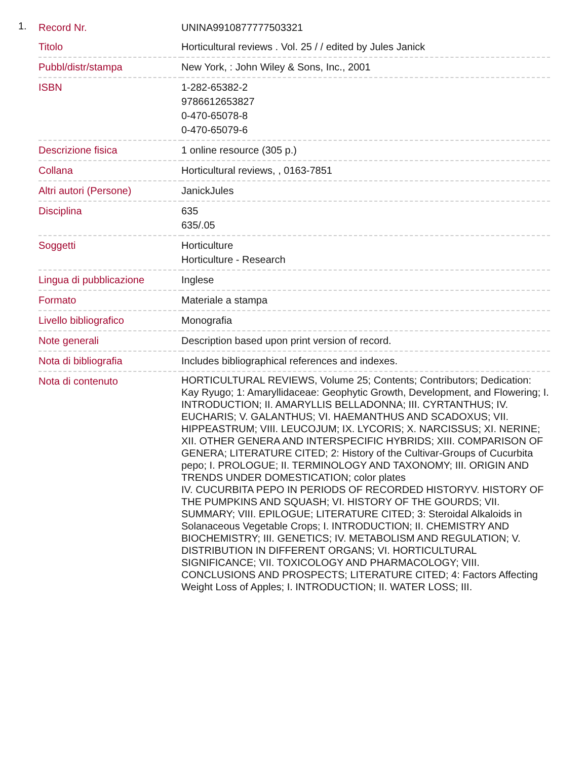1.
| Record Nr. | UNINA9910877777503321 |
| Titolo | Horticultural reviews . Vol. 25 / / edited by Jules Janick |
| Pubbl/distr/stampa | New York, : John Wiley & Sons, Inc., 2001 |
| ISBN | 1-282-65382-2 9786612653827 0-470-65078-8 0-470-65079-6 |
| Descrizione fisica | 1 online resource (305 p.) |
| Collana | Horticultural reviews, , 0163-7851 |
| Altri autori (Persone) | JanickJules |
| Disciplina | 635 635/.05 |
| Soggetti | Horticulture Horticulture - Research |
| Lingua di pubblicazione | Inglese |
| Formato | Materiale a stampa |
| Livello bibliografico | Monografia |
| Note generali | Description based upon print version of record. |
| Nota di bibliografia | Includes bibliographical references and indexes. |
| Nota di contenuto | HORTICULTURAL REVIEWS, Volume 25; Contents; Contributors; Dedication: Kay Ryugo; 1: Amaryllidaceae: Geophytic Growth, Development, and Flowering; I. INTRODUCTION; II. AMARYLLIS BELLADONNA; III. CYRTANTHUS; IV. EUCHARIS; V. GALANTHUS; VI. HAEMANTHUS AND SCADOXUS; VII. HIPPEASTRUM; VIII. LEUCOJUM; IX. LYCORIS; X. NARCISSUS; XI. NERINE; XII. OTHER GENERA AND INTERSPECIFIC HYBRIDS; XIII. COMPARISON OF GENERA; LITERATURE CITED; 2: History of the Cultivar-Groups of Cucurbita pepo; I. PROLOGUE; II. TERMINOLOGY AND TAXONOMY; III. ORIGIN AND TRENDS UNDER DOMESTICATION; color plates IV. CUCURBITA PEPO IN PERIODS OF RECORDED HISTORYV. HISTORY OF THE PUMPKINS AND SQUASH; VI. HISTORY OF THE GOURDS; VII. SUMMARY; VIII. EPILOGUE; LITERATURE CITED; 3: Steroidal Alkaloids in Solanaceous Vegetable Crops; I. INTRODUCTION; II. CHEMISTRY AND BIOCHEMISTRY; III. GENETICS; IV. METABOLISM AND REGULATION; V. DISTRIBUTION IN DIFFERENT ORGANS; VI. HORTICULTURAL SIGNIFICANCE; VII. TOXICOLOGY AND PHARMACOLOGY; VIII. CONCLUSIONS AND PROSPECTS; LITERATURE CITED; 4: Factors Affecting Weight Loss of Apples; I. INTRODUCTION; II. WATER LOSS; III. |